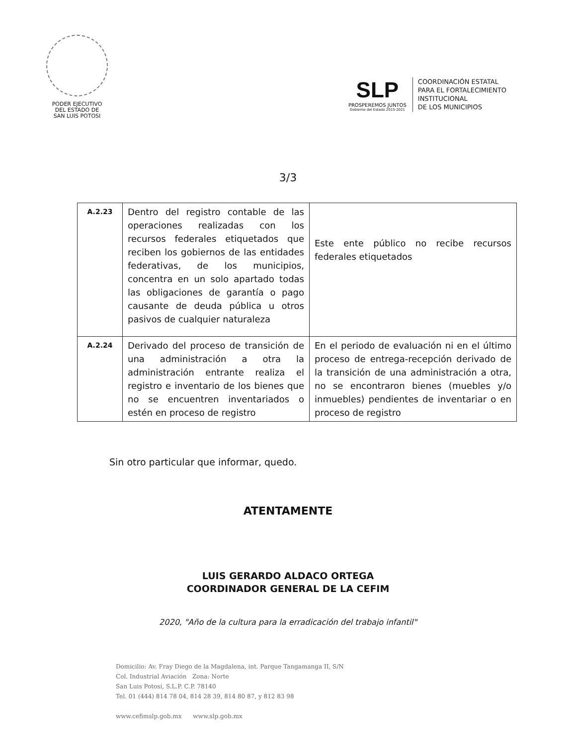PODER EJECUTIVO
DEL ESTADO DE
SAN LUIS POTOSI
SLP
PROSPEREMOS JUNTOS
Gobierno del Estado 2015-2021
COORDINACIÓN ESTATAL
PARA EL FORTALECIMIENTO
INSTITUCIONAL
DE LOS MUNICIPIOS
3/3
| A.2.23 | Dentro del registro contable de las operaciones realizadas con los recursos federales etiquetados que reciben los gobiernos de las entidades federativas, de los municipios, concentra en un solo apartado todas las obligaciones de garantía o pago causante de deuda pública u otros pasivos de cualquier naturaleza | Este ente público no recibe recursos federales etiquetados |
| A.2.24 | Derivado del proceso de transición de una administración a otra la administración entrante realiza el registro e inventario de los bienes que no se encuentren inventariados o estén en proceso de registro | En el periodo de evaluación ni en el último proceso de entrega-recepción derivado de la transición de una administración a otra, no se encontraron bienes (muebles y/o inmuebles) pendientes de inventariar o en proceso de registro |
Sin otro particular que informar, quedo.
ATENTAMENTE
LUIS GERARDO ALDACO ORTEGA
COORDINADOR GENERAL DE LA CEFIM
2020, "Año de la cultura para la erradicación del trabajo infantil"
Domicilio: Av. Fray Diego de la Magdalena, int. Parque Tangamanga II, S/N
Col. Industrial Aviación Zona: Norte
San Luis Potosí, S.L.P. C.P. 78140
Tel. 01 (444) 814 78 04, 814 28 39, 814 80 87, y 812 83 98
www.cefimslp.gob.mx www.slp.gob.mx